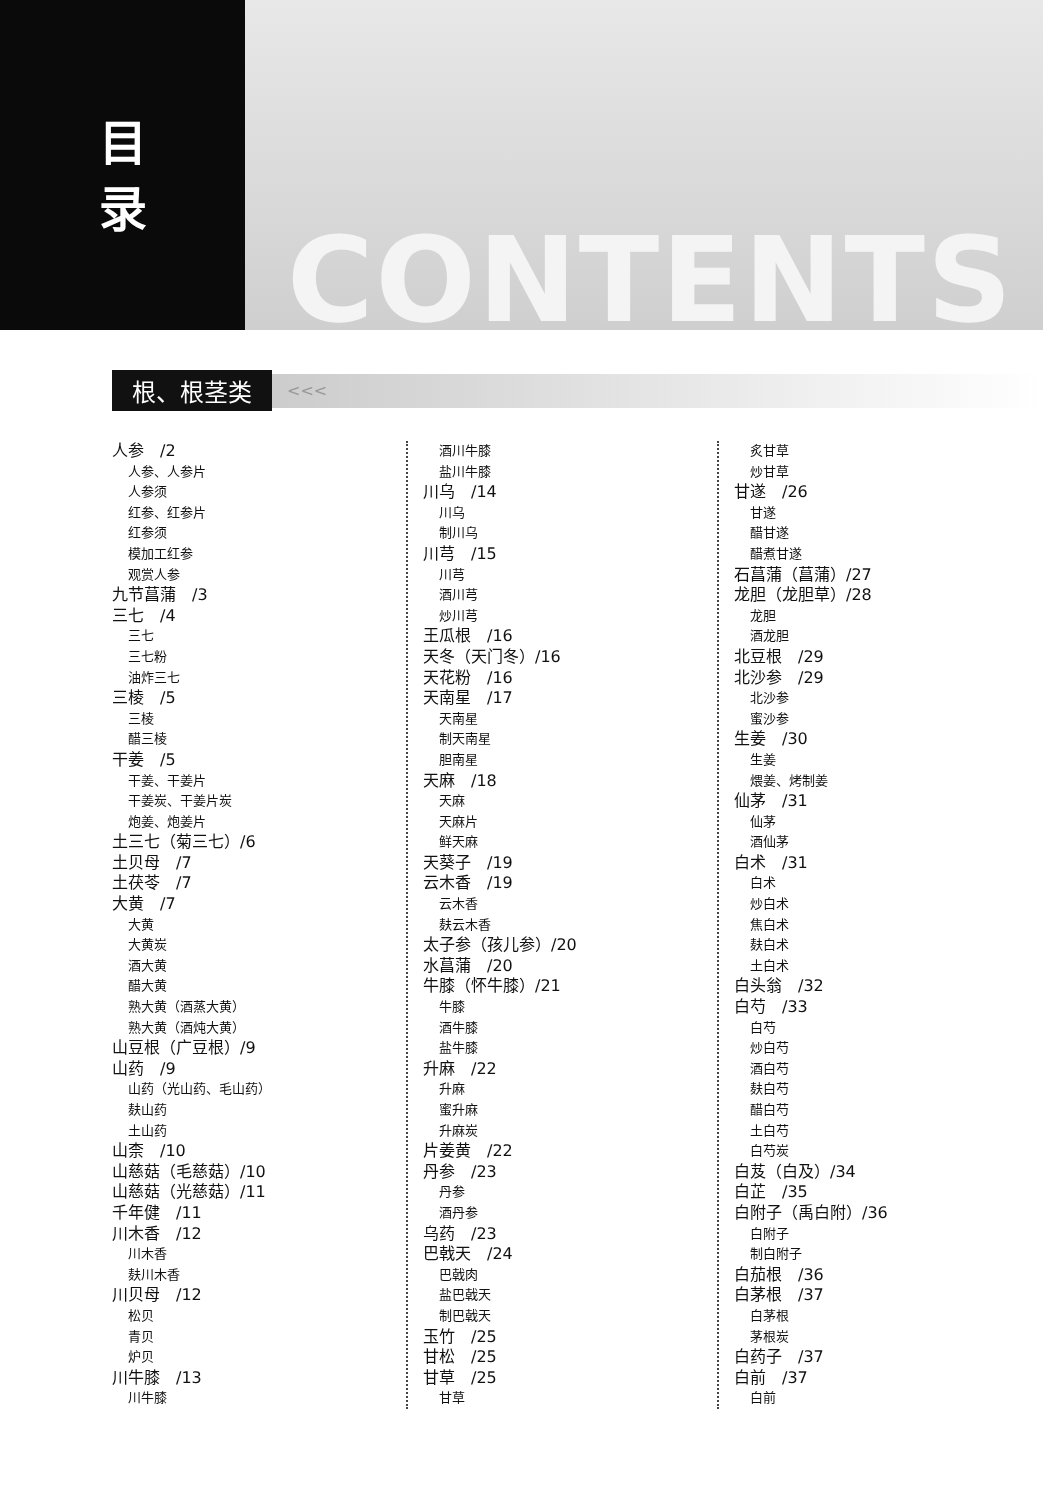目
录
CONTENTS
根、根茎类 <<<
人参　/2
人参、人参片
人参须
红参、红参片
红参须
模加工红参
观赏人参
九节菖蒲　/3
三七　/4
三七
三七粉
油炸三七
三棱　/5
三棱
醋三棱
干姜　/5
干姜、干姜片
干姜炭、干姜片炭
炮姜、炮姜片
土三七（菊三七）/6
土贝母　/7
土茯苓　/7
大黄　/7
大黄
大黄炭
酒大黄
醋大黄
熟大黄（酒蒸大黄）
熟大黄（酒炖大黄）
山豆根（广豆根）/9
山药　/9
山药（光山药、毛山药）
麸山药
土山药
山柰　/10
山慈菇（毛慈菇）/10
山慈菇（光慈菇）/11
千年健　/11
川木香　/12
川木香
麸川木香
川贝母　/12
松贝
青贝
炉贝
川牛膝　/13
川牛膝
酒川牛膝
盐川牛膝
川乌　/14
川乌
制川乌
川芎　/15
川芎
酒川芎
炒川芎
王瓜根　/16
天冬（天门冬）/16
天花粉　/16
天南星　/17
天南星
制天南星
胆南星
天麻　/18
天麻
天麻片
鲜天麻
天葵子　/19
云木香　/19
云木香
麸云木香
太子参（孩儿参）/20
水菖蒲　/20
牛膝（怀牛膝）/21
牛膝
酒牛膝
盐牛膝
升麻　/22
升麻
蜜升麻
升麻炭
片姜黄　/22
丹参　/23
丹参
酒丹参
乌药　/23
巴戟天　/24
巴戟肉
盐巴戟天
制巴戟天
玉竹　/25
甘松　/25
甘草　/25
甘草
炙甘草
炒甘草
甘遂　/26
甘遂
醋甘遂
醋煮甘遂
石菖蒲（菖蒲）/27
龙胆（龙胆草）/28
龙胆
酒龙胆
北豆根　/29
北沙参　/29
北沙参
蜜沙参
生姜　/30
生姜
煨姜、烤制姜
仙茅　/31
仙茅
酒仙茅
白术　/31
白术
炒白术
焦白术
麸白术
土白术
白头翁　/32
白芍　/33
白芍
炒白芍
酒白芍
麸白芍
醋白芍
土白芍
白芍炭
白芨（白及）/34
白芷　/35
白附子（禹白附）/36
白附子
制白附子
白茄根　/36
白茅根　/37
白茅根
茅根炭
白药子　/37
白前　/37
白前